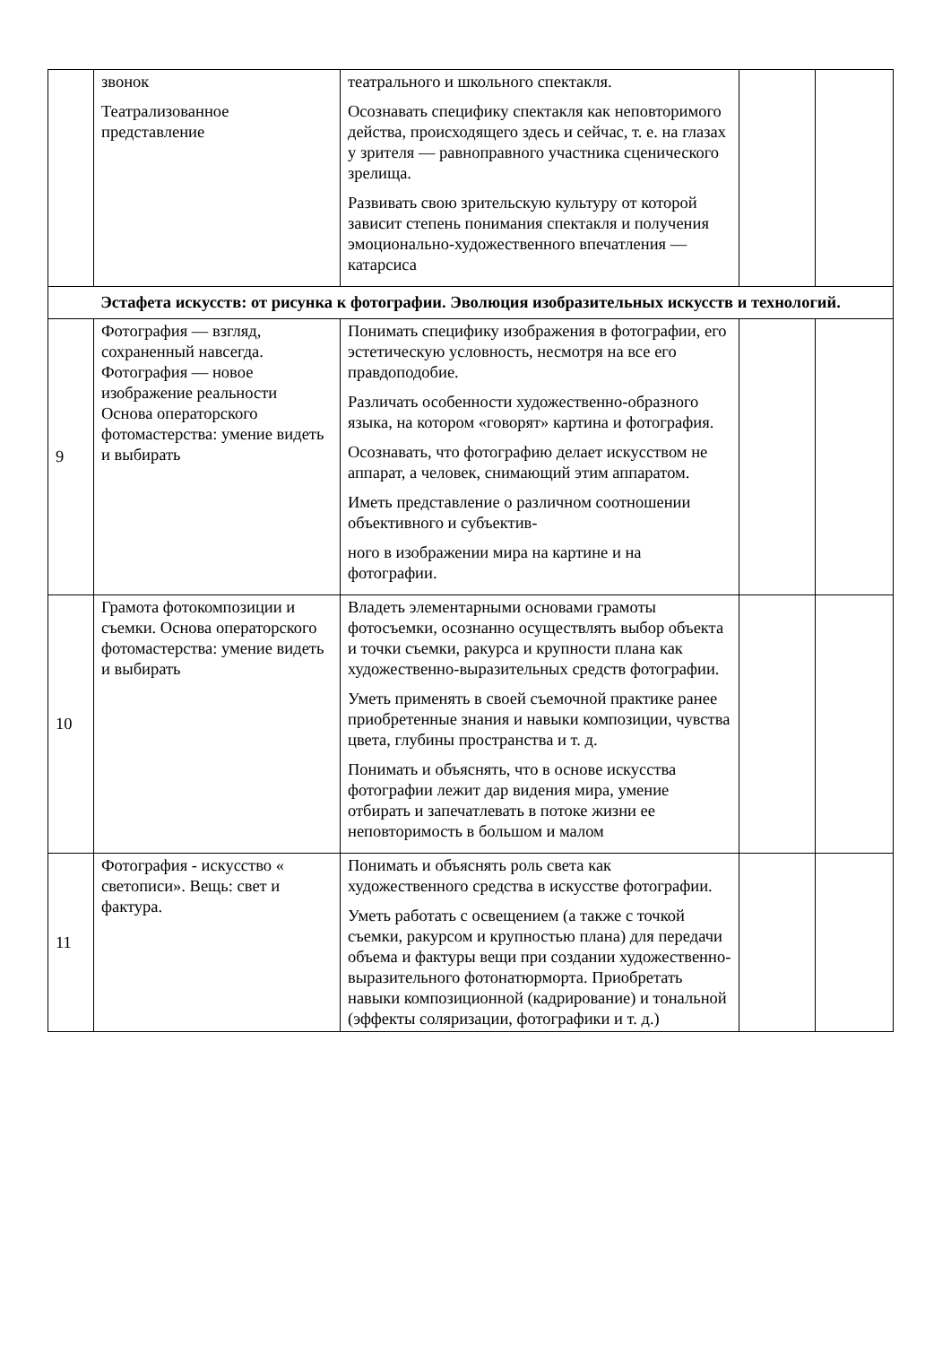| | звонок Театрализованное представление | театрального и школьного спектакля. Осознавать специфику спектакля как неповторимого действа, происходящего здесь и сейчас, т. е. на глазах у зрителя — равноправного участника сценического зрелища. Развивать свою зрительскую культуру от которой зависит степень понимания спектакля и получения эмоционально-художественного впечатления — катарсиса | | |
| Эстафета искусств: от рисунка к фотографии. Эволюция изобразительных искусств и технологий. | | | | |
| 9 | Фотография — взгляд, сохраненный навсегда. Фотография — новое изображение реальности Основа операторского фотомастерства: умение видеть и выбирать | Понимать специфику изображения в фотографии, его эстетическую условность, несмотря на все его правдоподобие. Различать особенности художественно-образного языка, на котором «говорят» картина и фотография. Осознавать, что фотографию делает искусством не аппарат, а человек, снимающий этим аппаратом. Иметь представление о различном соотношении объективного и субъектив- ного в изображении мира на картине и на фотографии. | | |
| 10 | Грамота фотокомпозиции и съемки. Основа операторского фотомастерства: умение видеть и выбирать | Владеть элементарными основами грамоты фотосъемки, осознанно осуществлять выбор объекта и точки съемки, ракурса и крупности плана как художественно-выразительных средств фотографии. Уметь применять в своей съемочной практике ранее приобретенные знания и навыки композиции, чувства цвета, глубины пространства и т. д. Понимать и объяснять, что в основе искусства фотографии лежит дар видения мира, умение отбирать и запечатлевать в потоке жизни ее неповторимость в большом и малом | | |
| 11 | Фотография - искусство « светописи». Вещь: свет и фактура. | Понимать и объяснять роль света как художественного средства в искусстве фотографии. Уметь работать с освещением (а также с точкой съемки, ракурсом и крупностью плана) для передачи объема и фактуры вещи при создании художественно-выразительного фотонатюрморта. Приобретать навыки композиционной (кадрирование) и тональной (эффекты соляризации, фотографики и т. д.) | | |